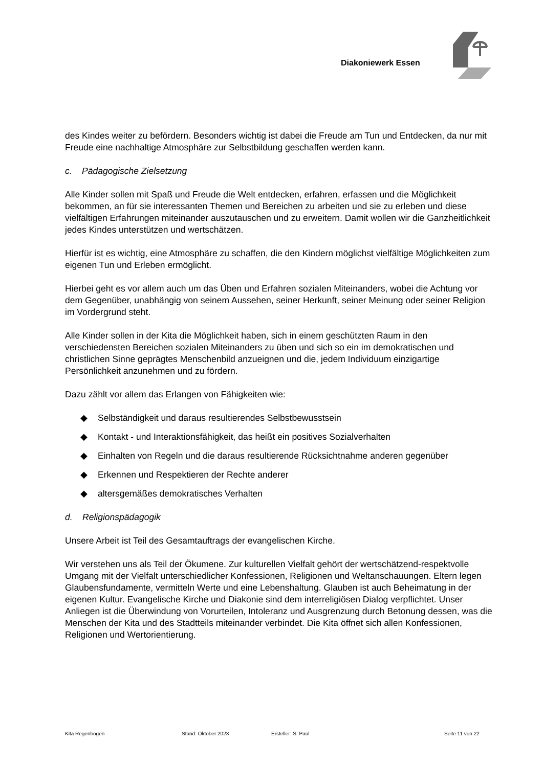Diakoniewerk Essen
des Kindes weiter zu befördern. Besonders wichtig ist dabei die Freude am Tun und Entdecken, da nur mit Freude eine nachhaltige Atmosphäre zur Selbstbildung geschaffen werden kann.
c. Pädagogische Zielsetzung
Alle Kinder sollen mit Spaß und Freude die Welt entdecken, erfahren, erfassen und die Möglichkeit bekommen, an für sie interessanten Themen und Bereichen zu arbeiten und sie zu erleben und diese vielfältigen Erfahrungen miteinander auszutauschen und zu erweitern. Damit wollen wir die Ganzheitlichkeit jedes Kindes unterstützen und wertschätzen.
Hierfür ist es wichtig, eine Atmosphäre zu schaffen, die den Kindern möglichst vielfältige Möglichkeiten zum eigenen Tun und Erleben ermöglicht.
Hierbei geht es vor allem auch um das Üben und Erfahren sozialen Miteinanders, wobei die Achtung vor dem Gegenüber, unabhängig von seinem Aussehen, seiner Herkunft, seiner Meinung oder seiner Religion im Vordergrund steht.
Alle Kinder sollen in der Kita die Möglichkeit haben, sich in einem geschützten Raum in den verschiedensten Bereichen sozialen Miteinanders zu üben und sich so ein im demokratischen und christlichen Sinne geprägtes Menschenbild anzueignen und die, jedem Individuum einzigartige Persönlichkeit anzunehmen und zu fördern.
Dazu zählt vor allem das Erlangen von Fähigkeiten wie:
◆ Selbständigkeit und daraus resultierendes Selbstbewusstsein
◆ Kontakt - und Interaktionsfähigkeit, das heißt ein positives Sozialverhalten
◆ Einhalten von Regeln und die daraus resultierende Rücksichtnahme anderen gegenüber
◆ Erkennen und Respektieren der Rechte anderer
◆ altersgemäßes demokratisches Verhalten
d. Religionspädagogik
Unsere Arbeit ist Teil des Gesamtauftrags der evangelischen Kirche.
Wir verstehen uns als Teil der Ökumene. Zur kulturellen Vielfalt gehört der wertschätzend-respektvolle Umgang mit der Vielfalt unterschiedlicher Konfessionen, Religionen und Weltanschauungen. Eltern legen Glaubensfundamente, vermitteln Werte und eine Lebenshaltung. Glauben ist auch Beheimatung in der eigenen Kultur. Evangelische Kirche und Diakonie sind dem interreligiösen Dialog verpflichtet. Unser Anliegen ist die Überwindung von Vorurteilen, Intoleranz und Ausgrenzung durch Betonung dessen, was die Menschen der Kita und des Stadtteils miteinander verbindet. Die Kita öffnet sich allen Konfessionen, Religionen und Wertorientierung.
Kita Regenbogen Stand: Oktober 2023 Ersteller: S. Paul Seite 11 von 22